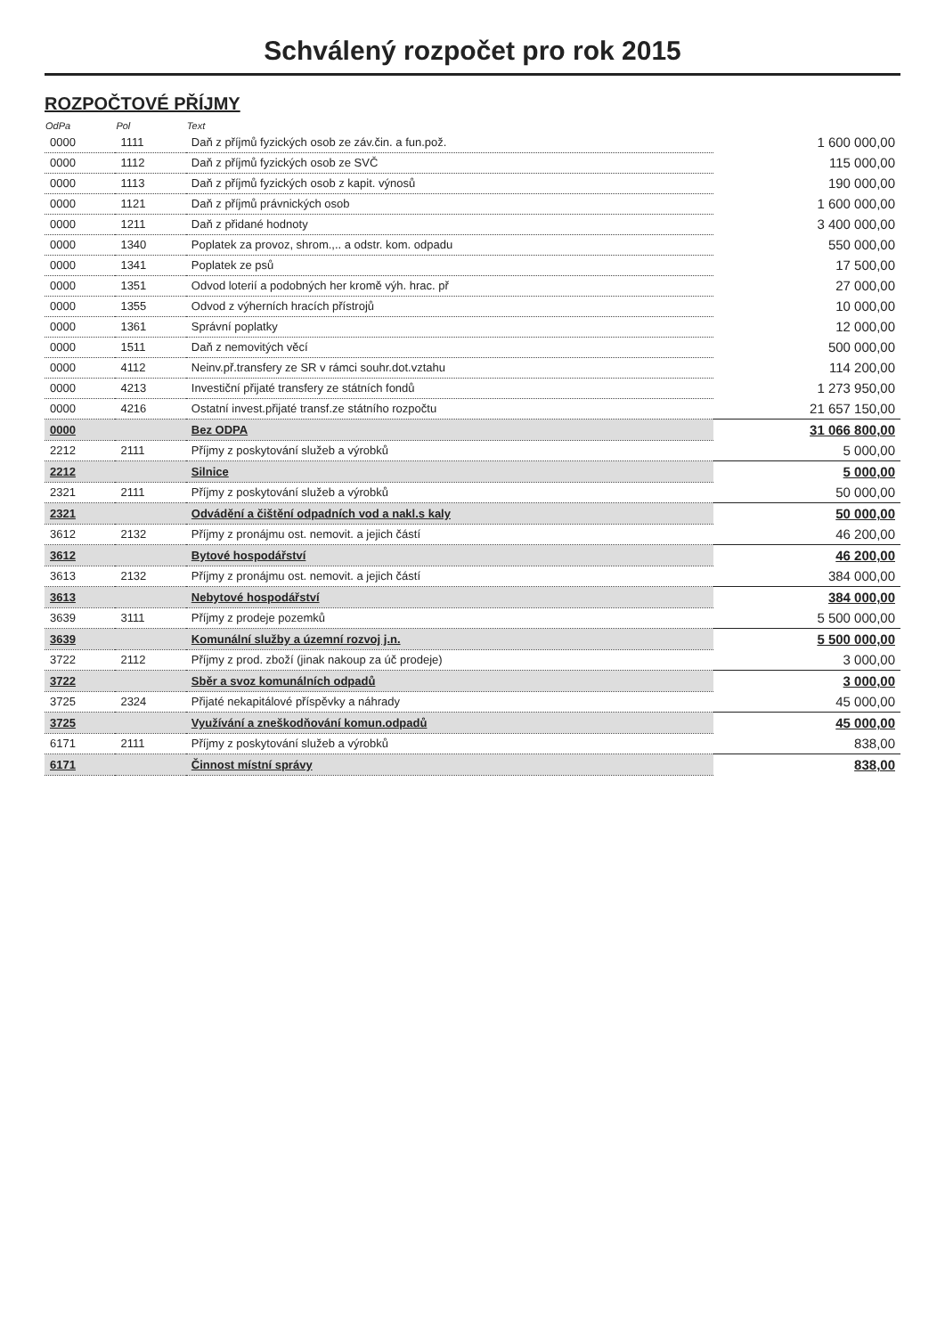Schválený rozpočet pro rok 2015
ROZPOČTOVÉ PŘÍJMY
| OdPa | Pol | Text | |
| --- | --- | --- | --- |
| 0000 | 1111 | Daň z příjmů fyzických osob ze záv.čin. a fun.pož. | 1 600 000,00 |
| 0000 | 1112 | Daň z příjmů fyzických osob ze SVČ | 115 000,00 |
| 0000 | 1113 | Daň z příjmů fyzických osob z kapit. výnosů | 190 000,00 |
| 0000 | 1121 | Daň z příjmů právnických osob | 1 600 000,00 |
| 0000 | 1211 | Daň z přidané hodnoty | 3 400 000,00 |
| 0000 | 1340 | Poplatek za provoz, shrom.,.. a odstr. kom. odpadu | 550 000,00 |
| 0000 | 1341 | Poplatek ze psů | 17 500,00 |
| 0000 | 1351 | Odvod loterií a podobných her kromě výh. hrac. př | 27 000,00 |
| 0000 | 1355 | Odvod z výherních hracích přístrojů | 10 000,00 |
| 0000 | 1361 | Správní poplatky | 12 000,00 |
| 0000 | 1511 | Daň z nemovitých věcí | 500 000,00 |
| 0000 | 4112 | Neinv.př.transfery ze SR v rámci souhr.dot.vztahu | 114 200,00 |
| 0000 | 4213 | Investiční přijaté transfery ze státních fondů | 1 273 950,00 |
| 0000 | 4216 | Ostatní invest.přijaté transf.ze státního rozpočtu | 21 657 150,00 |
| 0000 | | Bez ODPA | 31 066 800,00 |
| 2212 | 2111 | Příjmy z poskytování služeb a výrobků | 5 000,00 |
| 2212 | | Silnice | 5 000,00 |
| 2321 | 2111 | Příjmy z poskytování služeb a výrobků | 50 000,00 |
| 2321 | | Odvádění a čištění odpadních vod a nakl.s kaly | 50 000,00 |
| 3612 | 2132 | Příjmy z pronájmu ost. nemovit. a jejich částí | 46 200,00 |
| 3612 | | Bytové hospodářství | 46 200,00 |
| 3613 | 2132 | Příjmy z pronájmu ost. nemovit. a jejich částí | 384 000,00 |
| 3613 | | Nebytové hospodářství | 384 000,00 |
| 3639 | 3111 | Příjmy z prodeje pozemků | 5 500 000,00 |
| 3639 | | Komunální služby a územní rozvoj j.n. | 5 500 000,00 |
| 3722 | 2112 | Příjmy z prod. zboží (jinak nakoup za úč prodeje) | 3 000,00 |
| 3722 | | Sběr a svoz komunálních odpadů | 3 000,00 |
| 3725 | 2324 | Přijaté nekapitálové příspěvky a náhrady | 45 000,00 |
| 3725 | | Využívání a zneškodňování komun.odpadů | 45 000,00 |
| 6171 | 2111 | Příjmy z poskytování služeb a výrobků | 838,00 |
| 6171 | | Činnost místní správy | 838,00 |